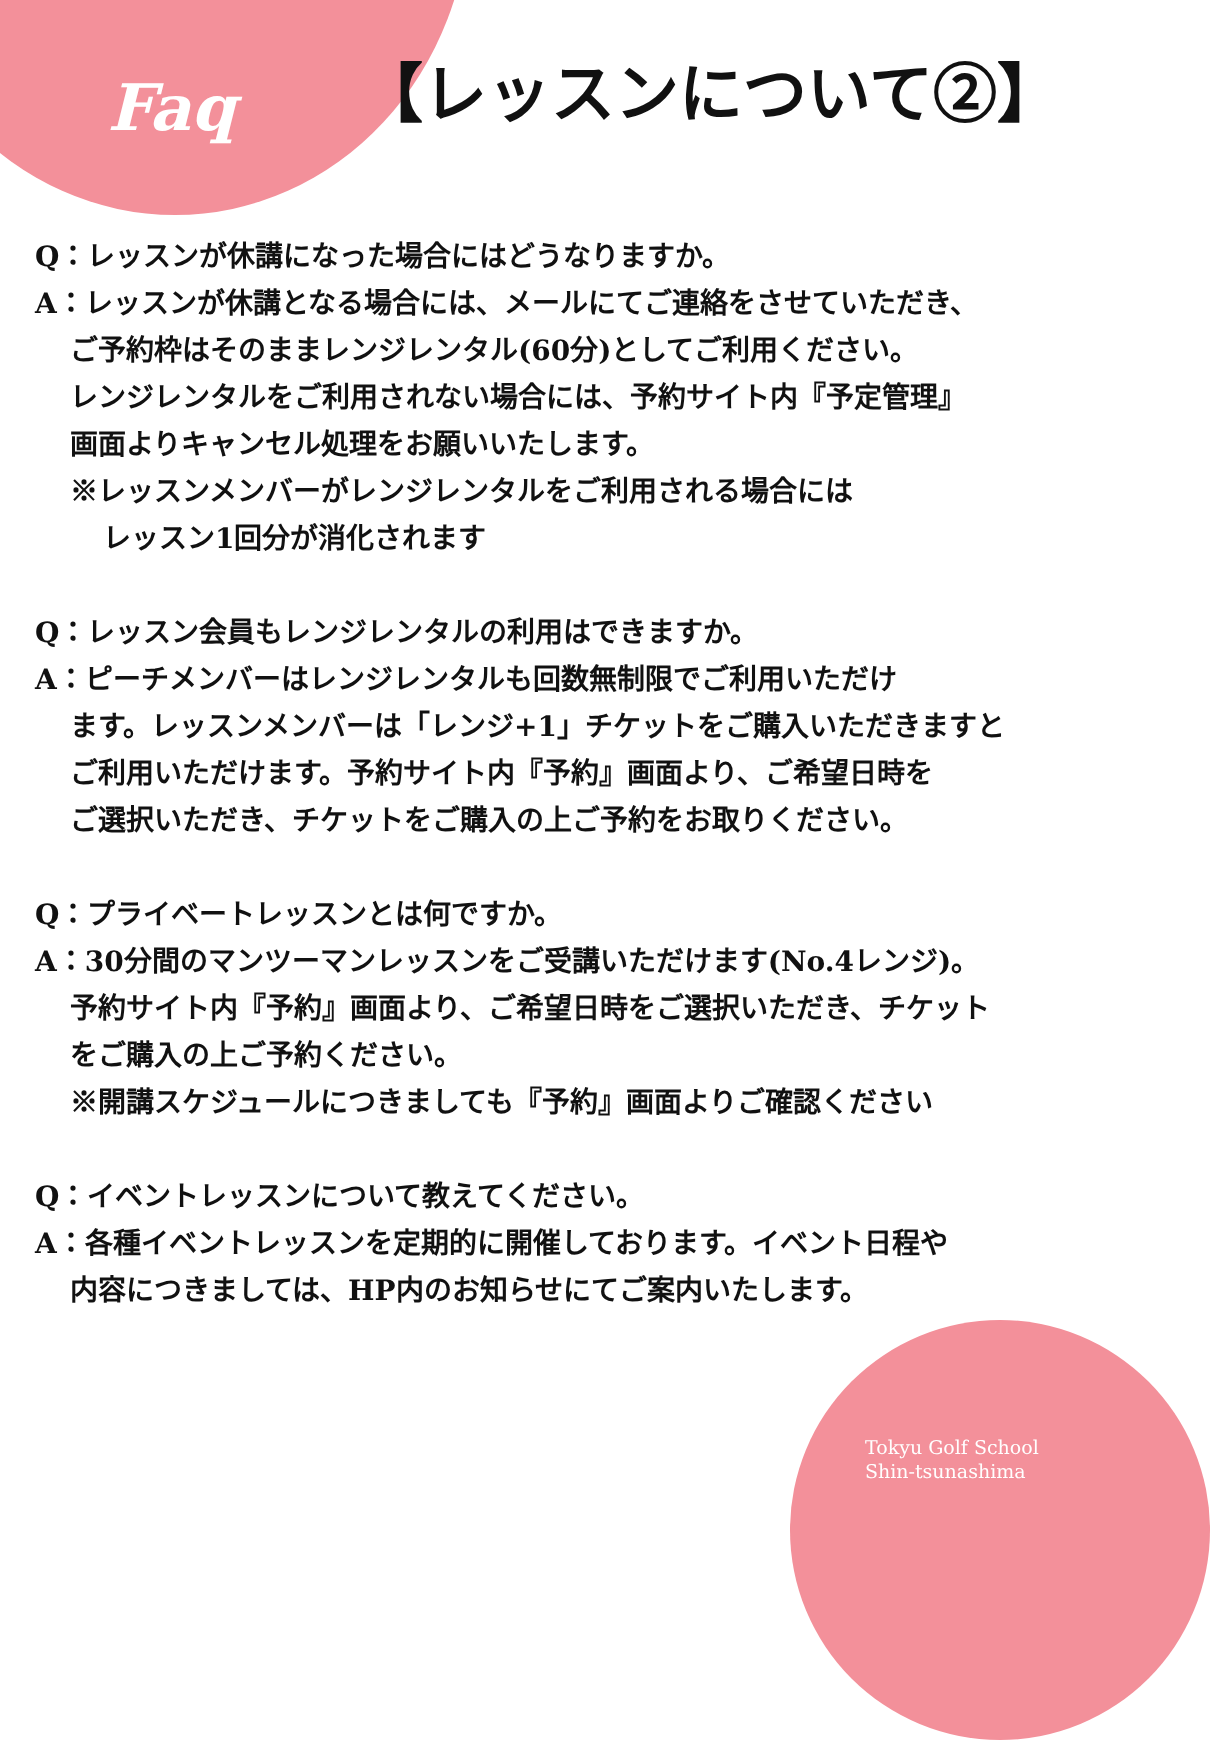Faq
【レッスンについて②】
Q：レッスンが休講になった場合にはどうなりますか。
A：レッスンが休講となる場合には、メールにてご連絡をさせていただき、
ご予約枠はそのままレンジレンタル(60分)としてご利用ください。
レンジレンタルをご利用されない場合には、予約サイト内『予定管理』
画面よりキャンセル処理をお願いいたします。
※レッスンメンバーがレンジレンタルをご利用される場合には
レッスン1回分が消化されます
Q：レッスン会員もレンジレンタルの利用はできますか。
A：ピーチメンバーはレンジレンタルも回数無制限でご利用いただけ
ます。レッスンメンバーは「レンジ+1」チケットをご購入いただきますと
ご利用いただけます。予約サイト内『予約』画面より、ご希望日時を
ご選択いただき、チケットをご購入の上ご予約をお取りください。
Q：プライベートレッスンとは何ですか。
A：30分間のマンツーマンレッスンをご受講いただけます(No.4レンジ)。
予約サイト内『予約』画面より、ご希望日時をご選択いただき、チケット
をご購入の上ご予約ください。
※開講スケジュールにつきましても『予約』画面よりご確認ください
Q：イベントレッスンについて教えてください。
A：各種イベントレッスンを定期的に開催しております。イベント日程や
内容につきましては、HP内のお知らせにてご案内いたします。
Tokyu Golf School
Shin-tsunashima